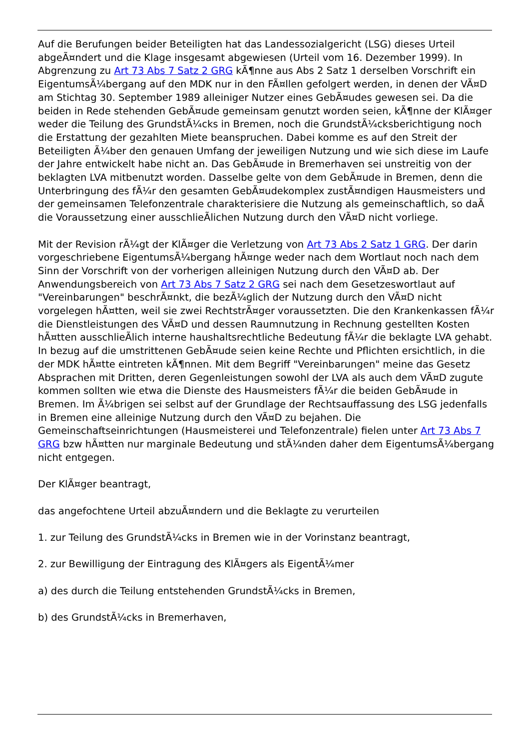Auf die Berufungen beider Beteiligten hat das Landessozialgericht (LSG) dieses Urteil abgeÃ¤ndert und die Klage insgesamt abgewiesen (Urteil vom 16. Dezember 1999). In Abgrenzung zu Art 73 Abs 7 Satz 2 GRG kÃ¶nne aus Abs 2 Satz 1 derselben Vorschrift ein EigentumsÃ¼bergang auf den MDK nur in den FÃ¤llen gefolgert werden, in denen der VÃ¤D am Stichtag 30. September 1989 alleiniger Nutzer eines GebÃ¤udes gewesen sei. Da die beiden in Rede stehenden GebÃ¤ude gemeinsam genutzt worden seien, kÃ¶nne der KlÃ¤ger weder die Teilung des GrundstÃ¼cks in Bremen, noch die GrundstÃ¼cksberichtigung noch die Erstattung der gezahlten Miete beanspruchen. Dabei komme es auf den Streit der Beteiligten Ã¼ber den genauen Umfang der jeweiligen Nutzung und wie sich diese im Laufe der Jahre entwickelt habe nicht an. Das GebÃ¤ude in Bremerhaven sei unstreitig von der beklagten LVA mitbenutzt worden. Dasselbe gelte von dem GebÃ¤ude in Bremen, denn die Unterbringung des fÃ¼r den gesamten GebÃ¤udekomplex zustÃ¤ndigen Hausmeisters und der gemeinsamen Telefonzentrale charakterisiere die Nutzung als gemeinschaftlich, so daÃ die Voraussetzung einer ausschlieÃlichen Nutzung durch den VÃ¤D nicht vorliege.
Mit der Revision rÃ¼gt der KlÃ¤ger die Verletzung von Art 73 Abs 2 Satz 1 GRG. Der darin vorgeschriebene EigentumsÃ¼bergang hÃ¤nge weder nach dem Wortlaut noch nach dem Sinn der Vorschrift von der vorherigen alleinigen Nutzung durch den VÃ¤D ab. Der Anwendungsbereich von Art 73 Abs 7 Satz 2 GRG sei nach dem Gesetzeswortlaut auf "Vereinbarungen" beschrÃ¤nkt, die bezÃ¼glich der Nutzung durch den VÃ¤D nicht vorgelegen hÃ¤tten, weil sie zwei RechtstrÃ¤ger voraussetzten. Die den Krankenkassen fÃ¼r die Dienstleistungen des VÃ¤D und dessen Raumnutzung in Rechnung gestellten Kosten hÃ¤tten ausschlieÃlich interne haushaltsrechtliche Bedeutung fÃ¼r die beklagte LVA gehabt. In bezug auf die umstrittenen GebÃ¤ude seien keine Rechte und Pflichten ersichtlich, in die der MDK hÃ¤tte eintreten kÃ¶nnen. Mit dem Begriff "Vereinbarungen" meine das Gesetz Absprachen mit Dritten, deren Gegenleistungen sowohl der LVA als auch dem VÃ¤D zugute kommen sollten wie etwa die Dienste des Hausmeisters fÃ¼r die beiden GebÃ¤ude in Bremen. Im Ã¼brigen sei selbst auf der Grundlage der Rechtsauffassung des LSG jedenfalls in Bremen eine alleinige Nutzung durch den VÃ¤D zu bejahen. Die Gemeinschaftseinrichtungen (Hausmeisterei und Telefonzentrale) fielen unter Art 73 Abs 7 GRG bzw hÃ¤tten nur marginale Bedeutung und stÃ¼nden daher dem EigentumsÃ¼bergang nicht entgegen.
Der KlÃ¤ger beantragt,
das angefochtene Urteil abzuÃ¤ndern und die Beklagte zu verurteilen
1. zur Teilung des GrundstÃ¼cks in Bremen wie in der Vorinstanz beantragt,
2. zur Bewilligung der Eintragung des KlÃ¤gers als EigentÃ¼mer
a) des durch die Teilung entstehenden GrundstÃ¼cks in Bremen,
b) des GrundstÃ¼cks in Bremerhaven,